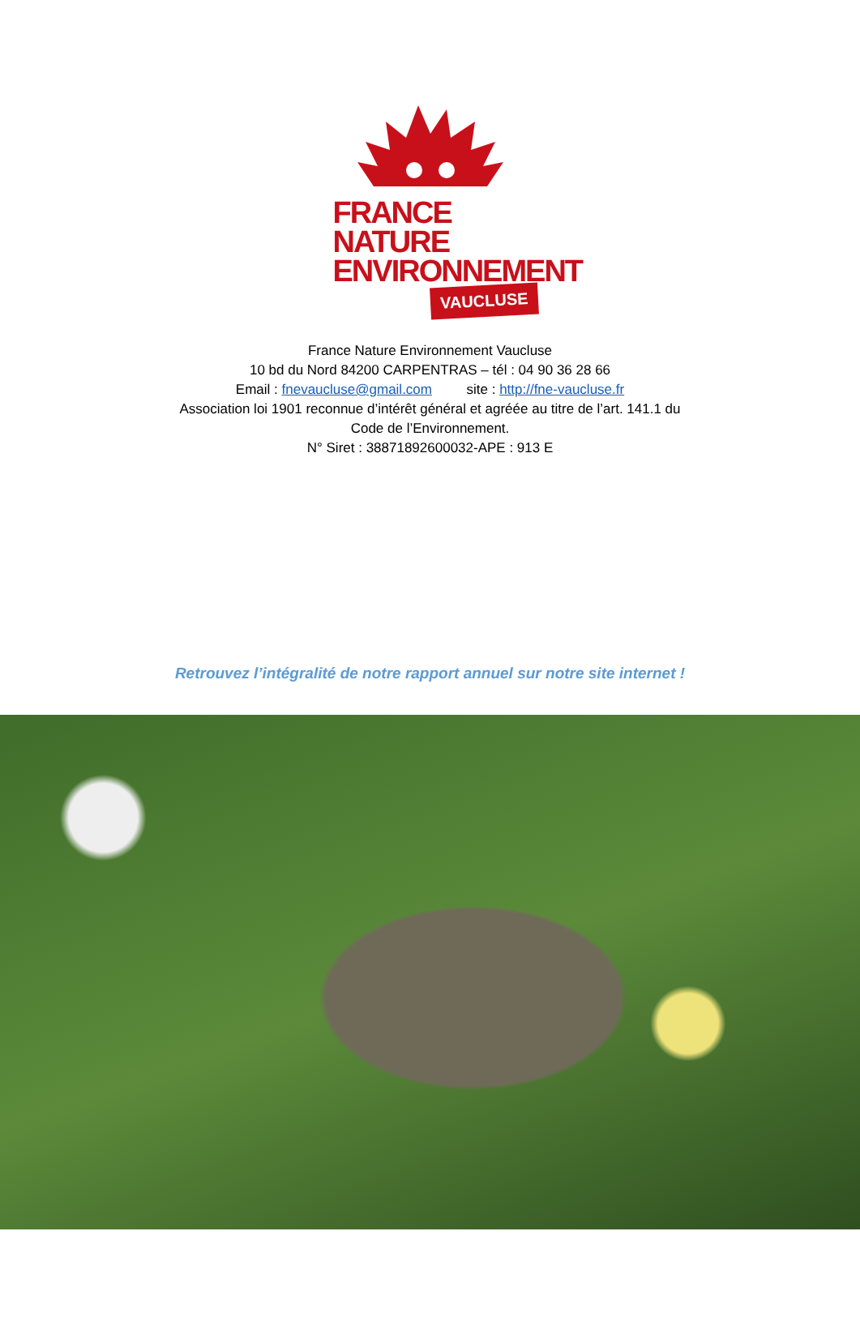FRANCE NATURE
ENVIRONNEMENT
VAUCLUSE
France Nature Environnement Vaucluse
10 bd du Nord 84200 CARPENTRAS – tél : 04 90 36 28 66
Email : fnevaucluse@gmail.com site : http://fne-vaucluse.fr
Association loi 1901 reconnue d’intérêt général et agréée au titre de l’art. 141.1 du Code de l’Environnement.
N° Siret : 38871892600032-APE : 913 E
Retrouvez l’intégralité de notre rapport annuel sur notre site internet !